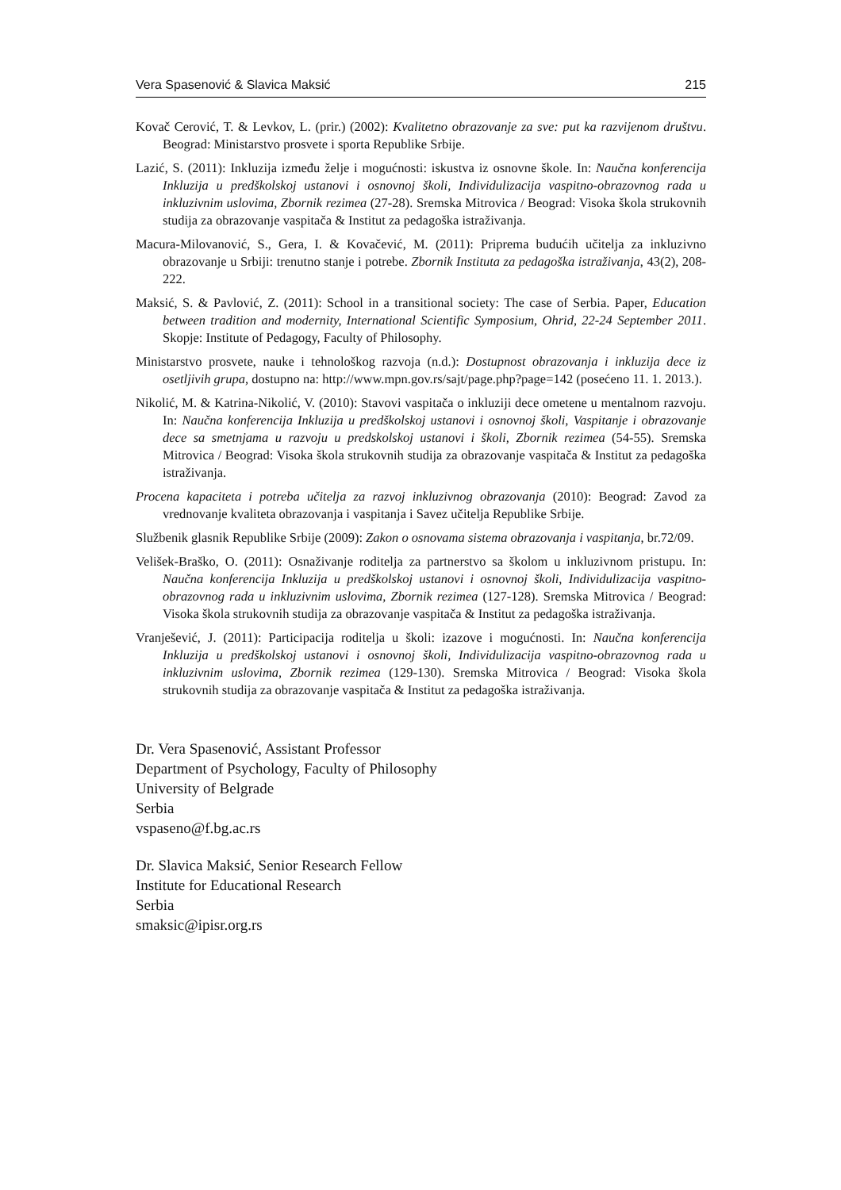Vera Spasenović & Slavica Maksić 215
Kovač Cerović, T. & Levkov, L. (prir.) (2002): Kvalitetno obrazovanje za sve: put ka razvijenom društvu. Beograd: Ministarstvo prosvete i sporta Republike Srbije.
Lazić, S. (2011): Inkluzija između želje i mogućnosti: iskustva iz osnovne škole. In: Naučna konferencija Inkluzija u predškolskoj ustanovi i osnovnoj školi, Individulizacija vaspitno-obrazovnog rada u inkluzivnim uslovima, Zbornik rezimea (27-28). Sremska Mitrovica / Beograd: Visoka škola strukovnih studija za obrazovanje vaspitača & Institut za pedagoška istraživanja.
Macura-Milovanović, S., Gera, I. & Kovačević, M. (2011): Priprema budućih učitelja za inkluzivno obrazovanje u Srbiji: trenutno stanje i potrebe. Zbornik Instituta za pedagoška istraživanja, 43(2), 208-222.
Maksić, S. & Pavlović, Z. (2011): School in a transitional society: The case of Serbia. Paper, Education between tradition and modernity, International Scientific Symposium, Ohrid, 22-24 September 2011. Skopje: Institute of Pedagogy, Faculty of Philosophy.
Ministarstvo prosvete, nauke i tehnološkog razvoja (n.d.): Dostupnost obrazovanja i inkluzija dece iz osetljivih grupa, dostupno na: http://www.mpn.gov.rs/sajt/page.php?page=142 (posećeno 11. 1. 2013.).
Nikolić, M. & Katrina-Nikolić, V. (2010): Stavovi vaspitača o inkluziji dece ometene u mentalnom razvoju. In: Naučna konferencija Inkluzija u predškolskoj ustanovi i osnovnoj školi, Vaspitanje i obrazovanje dece sa smetnjama u razvoju u predskolskoj ustanovi i školi, Zbornik rezimea (54-55). Sremska Mitrovica / Beograd: Visoka škola strukovnih studija za obrazovanje vaspitača & Institut za pedagoška istraživanja.
Procena kapaciteta i potreba učitelja za razvoj inkluzivnog obrazovanja (2010): Beograd: Zavod za vrednovanje kvaliteta obrazovanja i vaspitanja i Savez učitelja Republike Srbije.
Službenik glasnik Republike Srbije (2009): Zakon o osnovama sistema obrazovanja i vaspitanja, br.72/09.
Velišek-Braško, O. (2011): Osnaživanje roditelja za partnerstvo sa školom u inkluzivnom pristupu. In: Naučna konferencija Inkluzija u predškolskoj ustanovi i osnovnoj školi, Individulizacija vaspitno-obrazovnog rada u inkluzivnim uslovima, Zbornik rezimea (127-128). Sremska Mitrovica / Beograd: Visoka škola strukovnih studija za obrazovanje vaspitača & Institut za pedagoška istraživanja.
Vranješević, J. (2011): Participacija roditelja u školi: izazove i mogućnosti. In: Naučna konferencija Inkluzija u predškolskoj ustanovi i osnovnoj školi, Individulizacija vaspitno-obrazovnog rada u inkluzivnim uslovima, Zbornik rezimea (129-130). Sremska Mitrovica / Beograd: Visoka škola strukovnih studija za obrazovanje vaspitača & Institut za pedagoška istraživanja.
Dr. Vera Spasenović, Assistant Professor
Department of Psychology, Faculty of Philosophy
University of Belgrade
Serbia
vspaseno@f.bg.ac.rs
Dr. Slavica Maksić, Senior Research Fellow
Institute for Educational Research
Serbia
smaksic@ipisr.org.rs